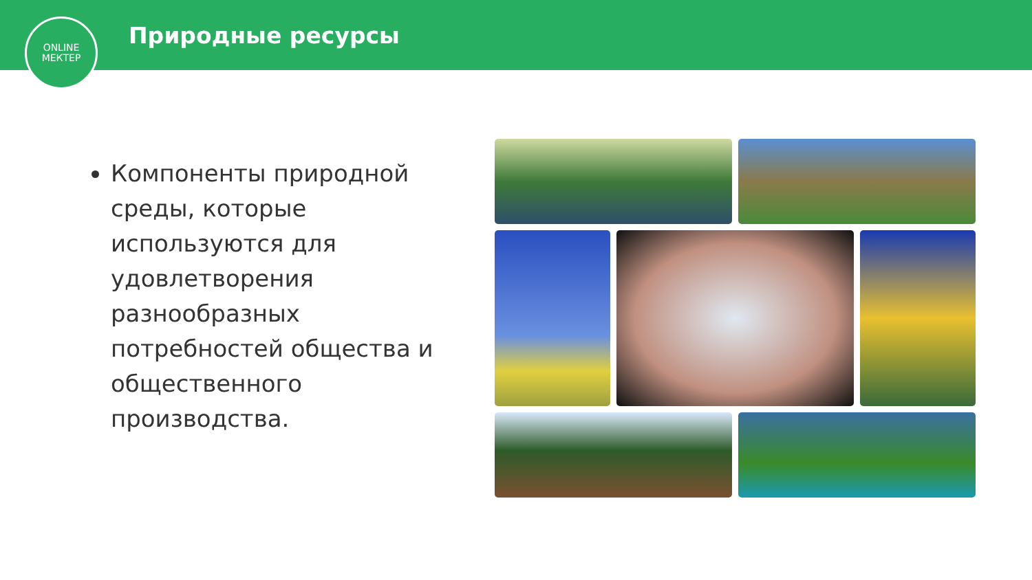Природные ресурсы
ONLINE
МЕКТЕР
Компоненты природной среды, которые используются для удовлетворения разнообразных потребностей общества и общественного производства.